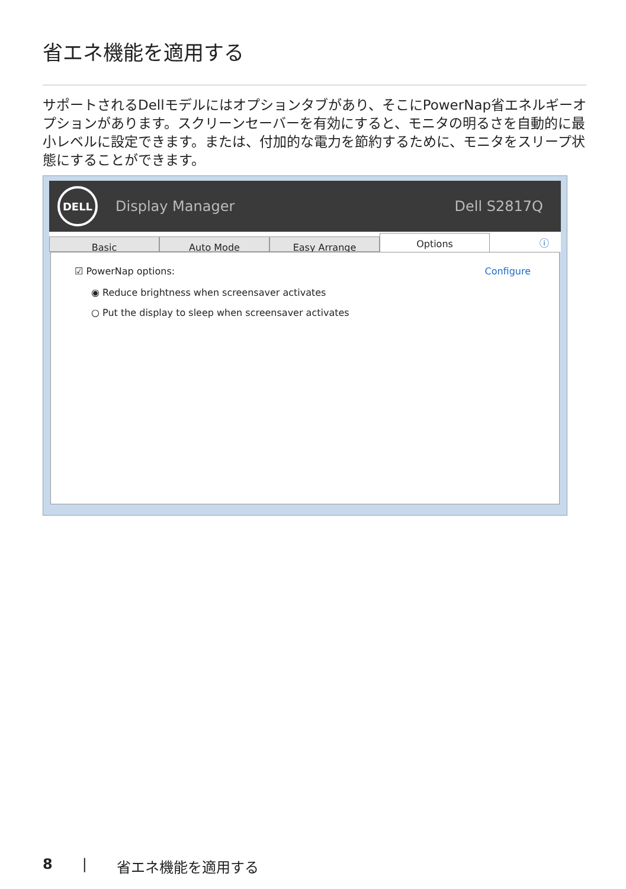省エネ機能を適用する
サポートされるDellモデルにはオプションタブがあり、そこにPowerNap省エネルギーオプションがあります。スクリーンセーバーを有効にすると、モニタの明るさを自動的に最小レベルに設定できます。または、付加的な電力を節約するために、モニタをスリープ状態にすることができます。
DELL
Display Manager Dell S2817Q
Basic Auto Mode Easy Arrange
Options
ⓘ
☑ PowerNap options: Configure
◉ Reduce brightness when screensaver activates
○ Put the display to sleep when screensaver activates
8 | 省エネ機能を適用する